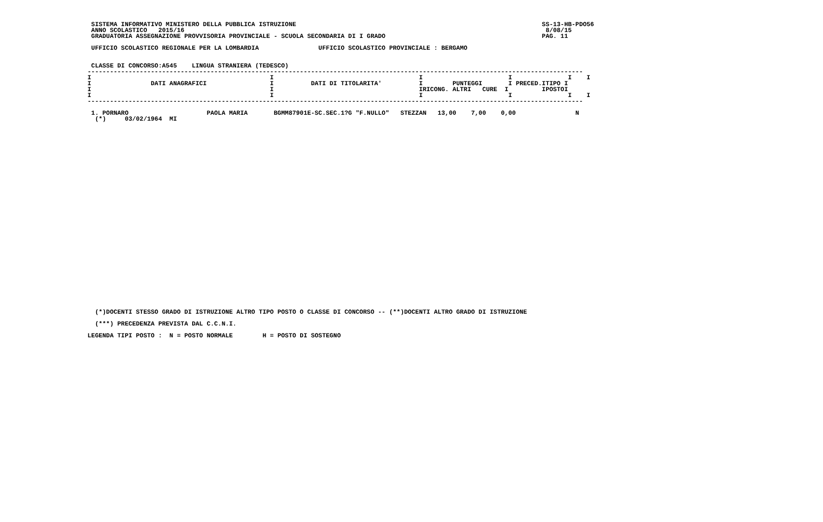SISTEMA INFORMATIVO MINISTERO DELLA PUBBLICA ISTRUZIONE                                                                  SS-13-HB-PDO56
  ANNO SCOLASTICO   2015/16                                                                                                 8/08/15
  GRADUATORIA ASSEGNAZIONE PROVVISORIA PROVINCIALE - SCUOLA SECONDARIA DI I GRADO                                          PAG. 11

  UFFICIO SCOLASTICO REGIONALE PER LA LOMBARDIA                UFFICIO SCOLASTICO PROVINCIALE : BERGAMO


  CLASSE DI CONCORSO:A545    LINGUA STRANIERA (TEDESCO)
 -------------------------------------------------------------------------------------------------------------------------------------
 I                                                I                                       I                       I               I    I
 I                DATI ANAGRAFICI                 I          DATI DI TITOLARITA'          I        PUNTEGGI       I PRECED.ITIPO I
 I                                                I                                       IRICONG. ALTRI   CURE  I         IPOSTOI
 I                                                I                                       I                       I               I    I
 -------------------------------------------------------------------------------------------------------------------------------------

  1. PORNARO                     PAOLA MARIA       BGMM87901E-SC.SEC.1?G "F.NULLO"   STEZZAN   13,00    7,00    0,00                N
   (*)     03/02/1964  MI
   (*)DOCENTI STESSO GRADO DI ISTRUZIONE ALTRO TIPO POSTO O CLASSE DI CONCORSO -- (**)DOCENTI ALTRO GRADO DI ISTRUZIONE

   (***) PRECEDENZA PREVISTA DAL C.C.N.I.

 LEGENDA TIPI POSTO :  N = POSTO NORMALE        H = POSTO DI SOSTEGNO